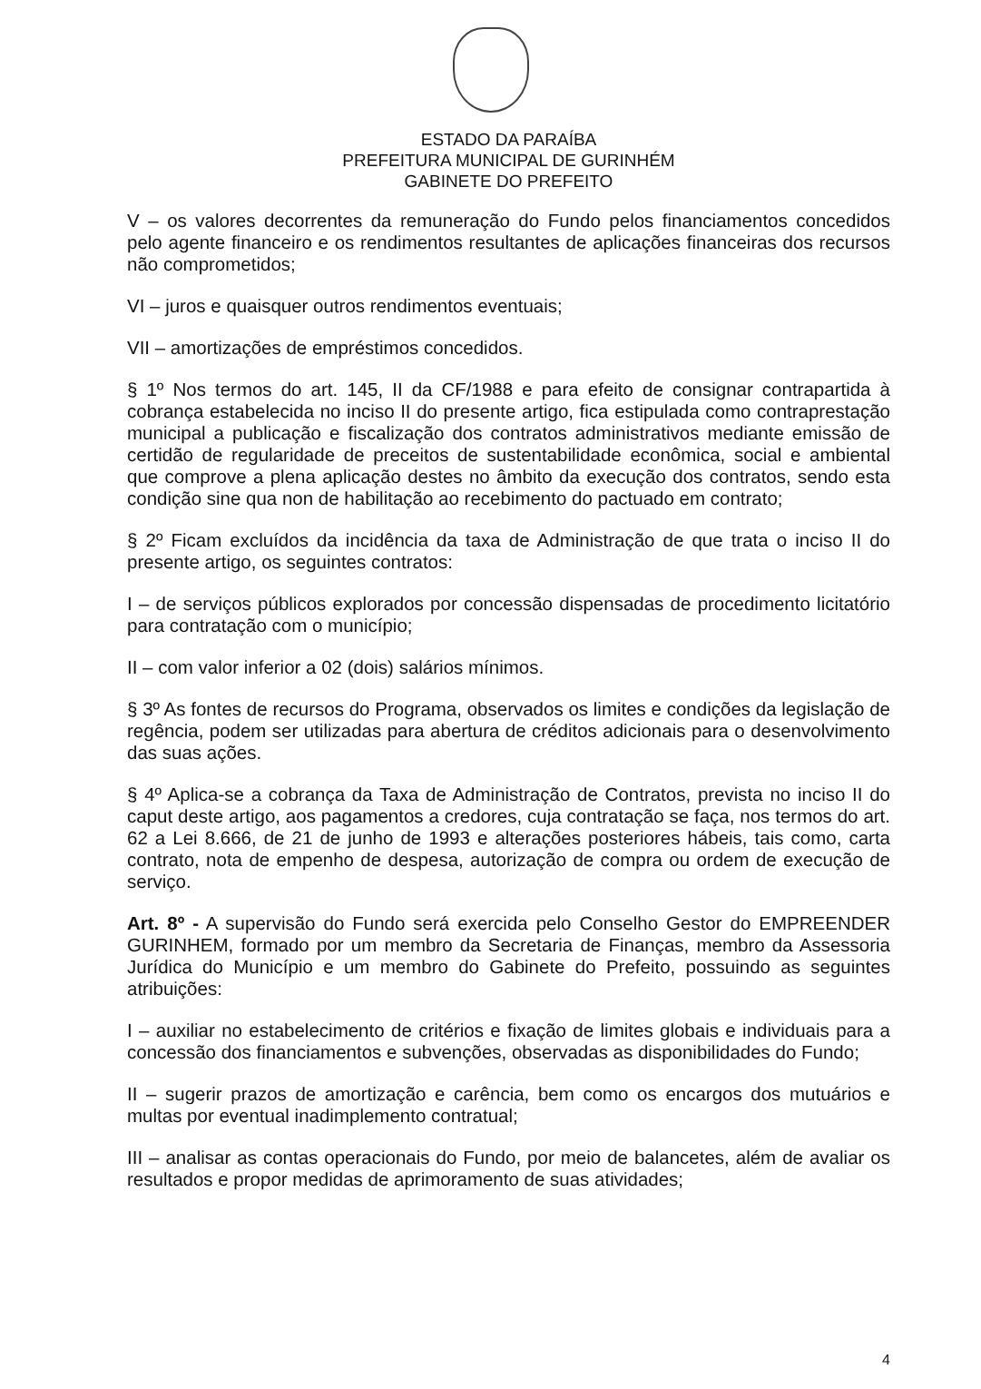ESTADO DA PARAÍBA
PREFEITURA MUNICIPAL DE GURINHÉM
GABINETE DO PREFEITO
V – os valores decorrentes da remuneração do Fundo pelos financiamentos concedidos pelo agente financeiro e os rendimentos resultantes de aplicações financeiras dos recursos não comprometidos;
VI – juros e quaisquer outros rendimentos eventuais;
VII – amortizações de empréstimos concedidos.
§ 1º Nos termos do art. 145, II da CF/1988 e para efeito de consignar contrapartida à cobrança estabelecida no inciso II do presente artigo, fica estipulada como contraprestação municipal a publicação e fiscalização dos contratos administrativos mediante emissão de certidão de regularidade de preceitos de sustentabilidade econômica, social e ambiental que comprove a plena aplicação destes no âmbito da execução dos contratos, sendo esta condição sine qua non de habilitação ao recebimento do pactuado em contrato;
§ 2º Ficam excluídos da incidência da taxa de Administração de que trata o inciso II do presente artigo, os seguintes contratos:
I – de serviços públicos explorados por concessão dispensadas de procedimento licitatório para contratação com o município;
II – com valor inferior a 02 (dois) salários mínimos.
§ 3º As fontes de recursos do Programa, observados os limites e condições da legislação de regência, podem ser utilizadas para abertura de créditos adicionais para o desenvolvimento das suas ações.
§ 4º Aplica-se a cobrança da Taxa de Administração de Contratos, prevista no inciso II do caput deste artigo, aos pagamentos a credores, cuja contratação se faça, nos termos do art. 62 a Lei 8.666, de 21 de junho de 1993 e alterações posteriores hábeis, tais como, carta contrato, nota de empenho de despesa, autorização de compra ou ordem de execução de serviço.
Art. 8º - A supervisão do Fundo será exercida pelo Conselho Gestor do EMPREENDER GURINHEM, formado por um membro da Secretaria de Finanças, membro da Assessoria Jurídica do Município e um membro do Gabinete do Prefeito, possuindo as seguintes atribuições:
I – auxiliar no estabelecimento de critérios e fixação de limites globais e individuais para a concessão dos financiamentos e subvenções, observadas as disponibilidades do Fundo;
II – sugerir prazos de amortização e carência, bem como os encargos dos mutuários e multas por eventual inadimplemento contratual;
III – analisar as contas operacionais do Fundo, por meio de balancetes, além de avaliar os resultados e propor medidas de aprimoramento de suas atividades;
4